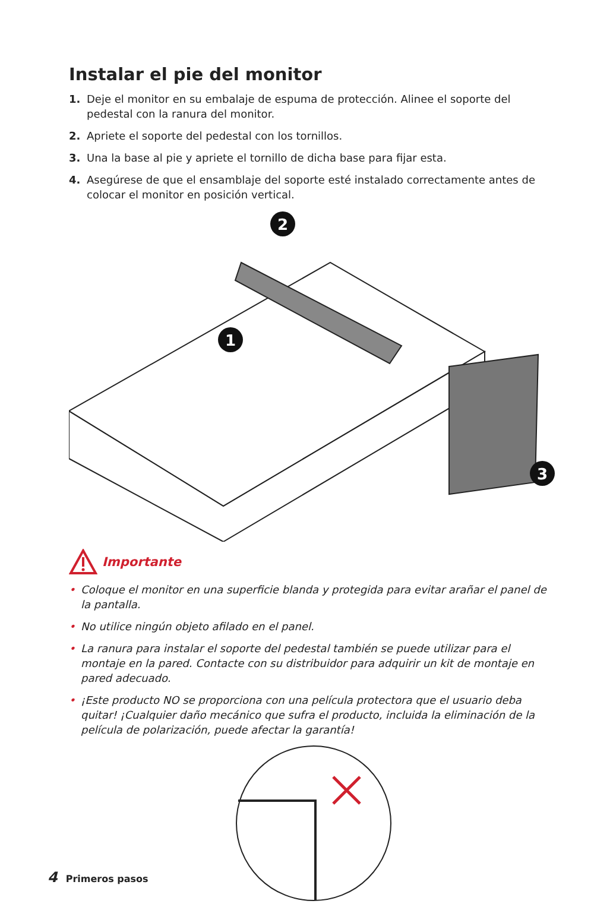Instalar el pie del monitor
1. Deje el monitor en su embalaje de espuma de protección. Alinee el soporte del pedestal con la ranura del monitor.
2. Apriete el soporte del pedestal con los tornillos.
3. Una la base al pie y apriete el tornillo de dicha base para fijar esta.
4. Asegúrese de que el ensamblaje del soporte esté instalado correctamente antes de colocar el monitor en posición vertical.
2
1
3
Importante
• Coloque el monitor en una superficie blanda y protegida para evitar arañar el panel de la pantalla.
• No utilice ningún objeto afilado en el panel.
• La ranura para instalar el soporte del pedestal también se puede utilizar para el montaje en la pared. Contacte con su distribuidor para adquirir un kit de montaje en pared adecuado.
• ¡Este producto NO se proporciona con una película protectora que el usuario deba quitar! ¡Cualquier daño mecánico que sufra el producto, incluida la eliminación de la película de polarización, puede afectar la garantía!
4 Primeros pasos